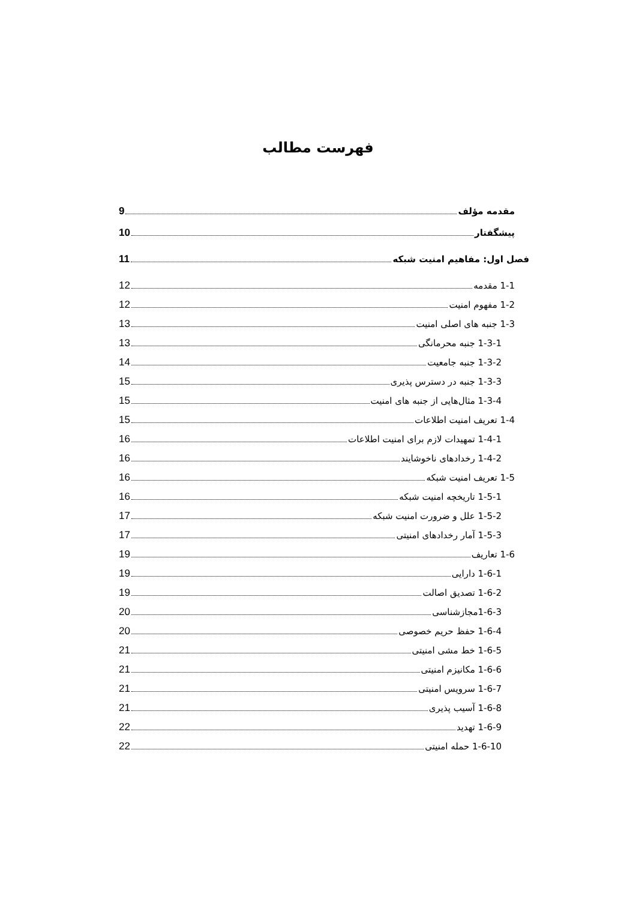فهرست مطالب
مقدمه مؤلف 9
پیشگفتار 10
فصل اول: مفاهیم امنیت شبکه 11
1-1 مقدمه 12
1-2 مفهوم امنیت 12
1-3 جنبه های اصلی امنیت 13
1-3-1 جنبه محرمانگی 13
1-3-2 جنبه جامعیت 14
1-3-3 جنبه در دسترس پذیری 15
1-3-4 مثال‌هایی از جنبه های امنیت 15
1-4 تعریف امنیت اطلاعات 15
1-4-1 تمهیدات لازم برای امنیت اطلاعات 16
1-4-2 رخدادهای ناخوشایند 16
1-5 تعریف امنیت شبکه 16
1-5-1 تاریخچه امنیت شبکه 16
1-5-2 علل و ضرورت امنیت شبکه 17
1-5-3 آمار رخدادهای امنیتی 17
1-6 تعاریف 19
1-6-1 دارایی 19
1-6-2 تصدیق اصالت 19
1-6-3مجازشناسی 20
1-6-4 حفظ حریم خصوصی 20
1-6-5 خط مشی امنیتی 21
1-6-6 مکانیزم امنیتی 21
1-6-7 سرویس امنیتی 21
1-6-8 آسیب پذیری 21
1-6-9 تهدید 22
1-6-10 حمله امنیتی 22